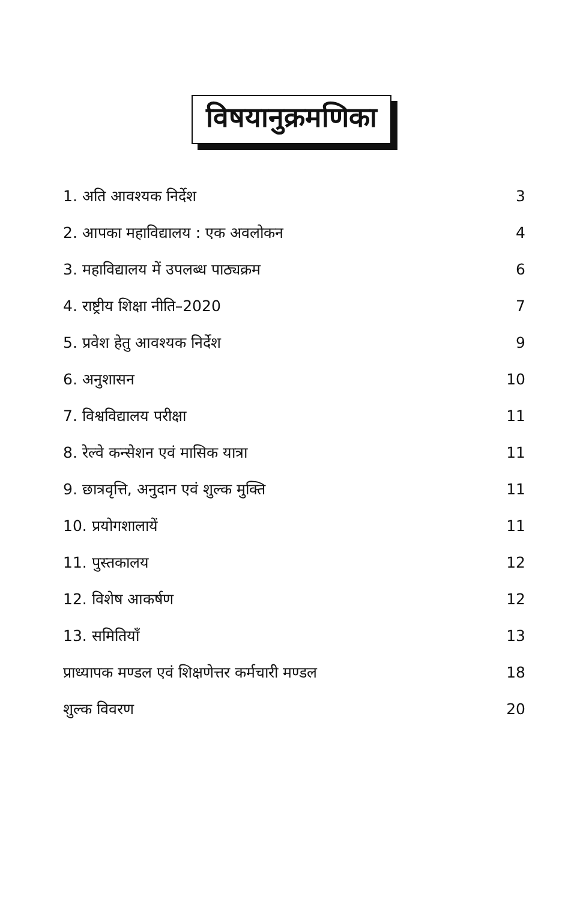विषयानुक्रमणिका
1. अति आवश्यक निर्देश 3
2. आपका महाविद्यालय : एक अवलोकन 4
3. महाविद्यालय में उपलब्ध पाठ्यक्रम 6
4. राष्ट्रीय शिक्षा नीति–2020 7
5. प्रवेश हेतु आवश्यक निर्देश 9
6. अनुशासन 10
7. विश्वविद्यालय परीक्षा 11
8. रेल्वे कन्सेशन एवं मासिक यात्रा 11
9. छात्रवृत्ति, अनुदान एवं शुल्क मुक्ति 11
10. प्रयोगशालायें 11
11. पुस्तकालय 12
12. विशेष आकर्षण 12
13. समितियाँ 13
प्राध्यापक मण्डल एवं शिक्षणेत्तर कर्मचारी मण्डल 18
शुल्क विवरण 20